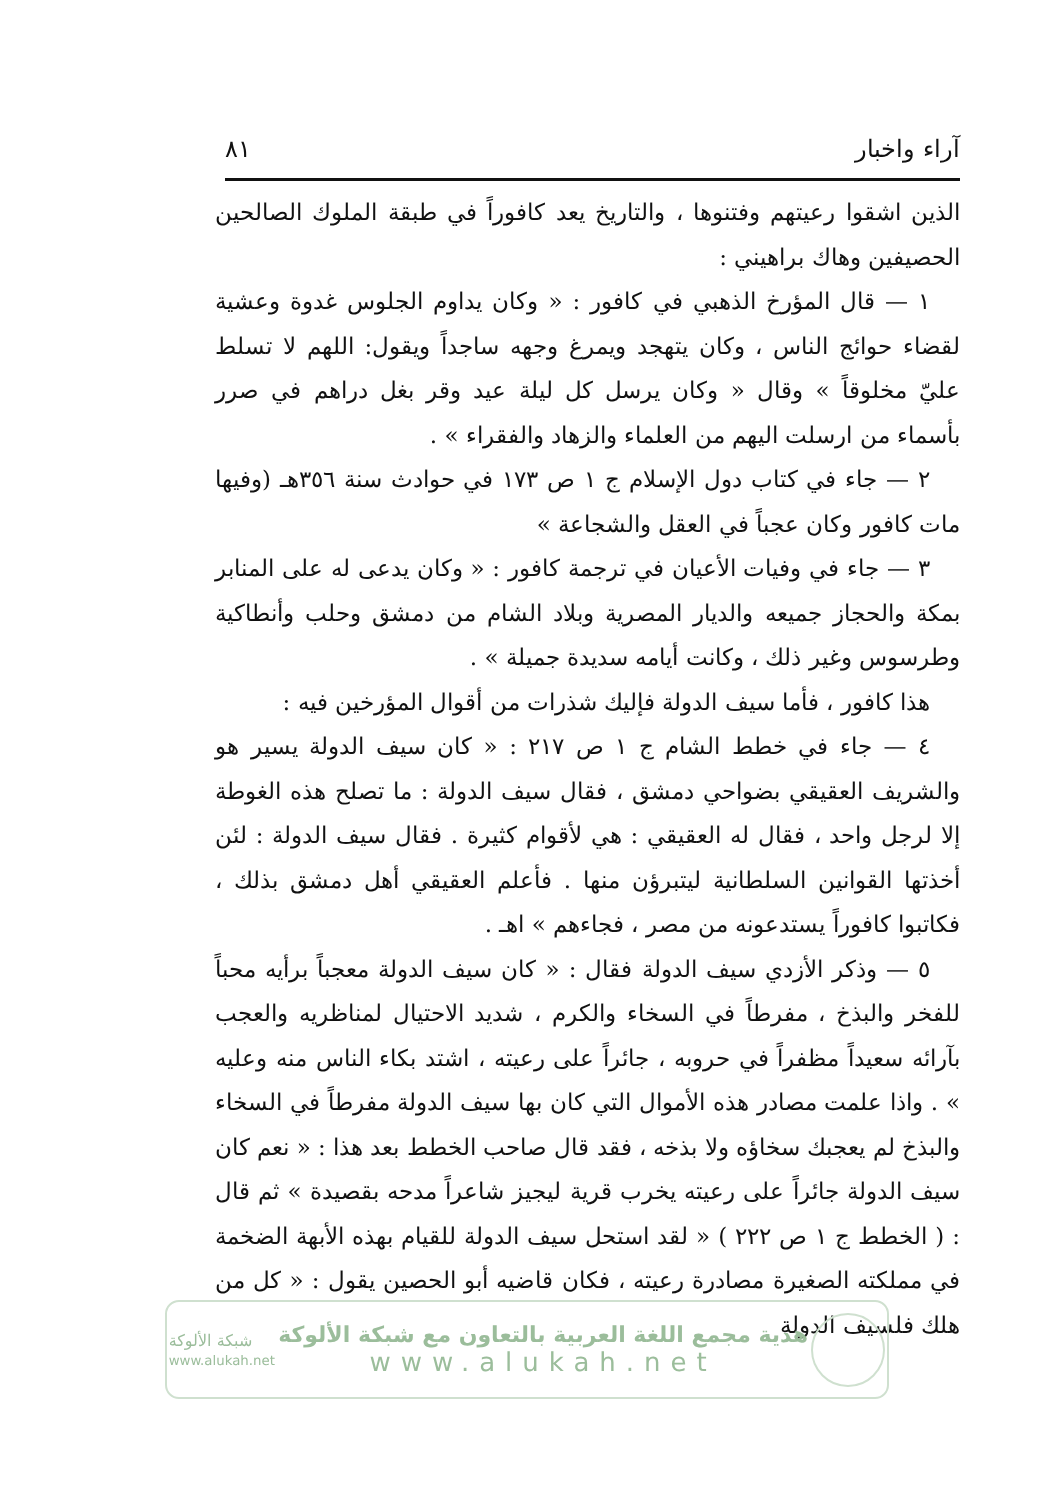آراء واخبار ٨١
الذين اشقوا رعيتهم وفتنوها ، والتاريخ يعد كافوراً في طبقة الملوك الصالحين الحصيفين وهاك براهيني :
١ — قال المؤرخ الذهبي في كافور : « وكان يداوم الجلوس غدوة وعشية لقضاء حوائج الناس ، وكان يتهجد ويمرغ وجهه ساجداً ويقول: اللهم لا تسلط عليّ مخلوقاً » وقال « وكان يرسل كل ليلة عيد وقر بغل دراهم في صرر بأسماء من ارسلت اليهم من العلماء والزهاد والفقراء » .
٢ — جاء في كتاب دول الإسلام ج ١ ص ١٧٣ في حوادث سنة ٣٥٦هـ (وفيها مات كافور وكان عجباً في العقل والشجاعة »
٣ — جاء في وفيات الأعيان في ترجمة كافور : « وكان يدعى له على المنابر بمكة والحجاز جميعه والديار المصرية وبلاد الشام من دمشق وحلب وأنطاكية وطرسوس وغير ذلك ، وكانت أيامه سديدة جميلة » .
هذا كافور ، فأما سيف الدولة فإليك شذرات من أقوال المؤرخين فيه :
٤ — جاء في خطط الشام ج ١ ص ٢١٧ : « كان سيف الدولة يسير هو والشريف العقيقي بضواحي دمشق ، فقال سيف الدولة : ما تصلح هذه الغوطة إلا لرجل واحد ، فقال له العقيقي : هي لأقوام كثيرة . فقال سيف الدولة : لئن أخذتها القوانين السلطانية ليتبرؤن منها . فأعلم العقيقي أهل دمشق بذلك ، فكاتبوا كافوراً يستدعونه من مصر ، فجاءهم » اهـ .
٥ — وذكر الأزدي سيف الدولة فقال : « كان سيف الدولة معجباً برأيه محباً للفخر والبذخ ، مفرطاً في السخاء والكرم ، شديد الاحتيال لمناظريه والعجب بآرائه سعيداً مظفراً في حروبه ، جائراً على رعيته ، اشتد بكاء الناس منه وعليه » . واذا علمت مصادر هذه الأموال التي كان بها سيف الدولة مفرطاً في السخاء والبذخ لم يعجبك سخاؤه ولا بذخه ، فقد قال صاحب الخطط بعد هذا : « نعم كان سيف الدولة جائراً على رعيته يخرب قرية ليجيز شاعراً مدحه بقصيدة » ثم قال : ( الخطط ج ١ ص ٢٢٢ ) « لقد استحل سيف الدولة للقيام بهذه الأبهة الضخمة في مملكته الصغيرة مصادرة رعيته ، فكان قاضيه أبو الحصين يقول : « كل من هلك فلسيف الدولة
شبكة الألوكة
www.alukah.net
هدية مجمع اللغة العربية بالتعاون مع شبكة الألوكة
www.alukah.net